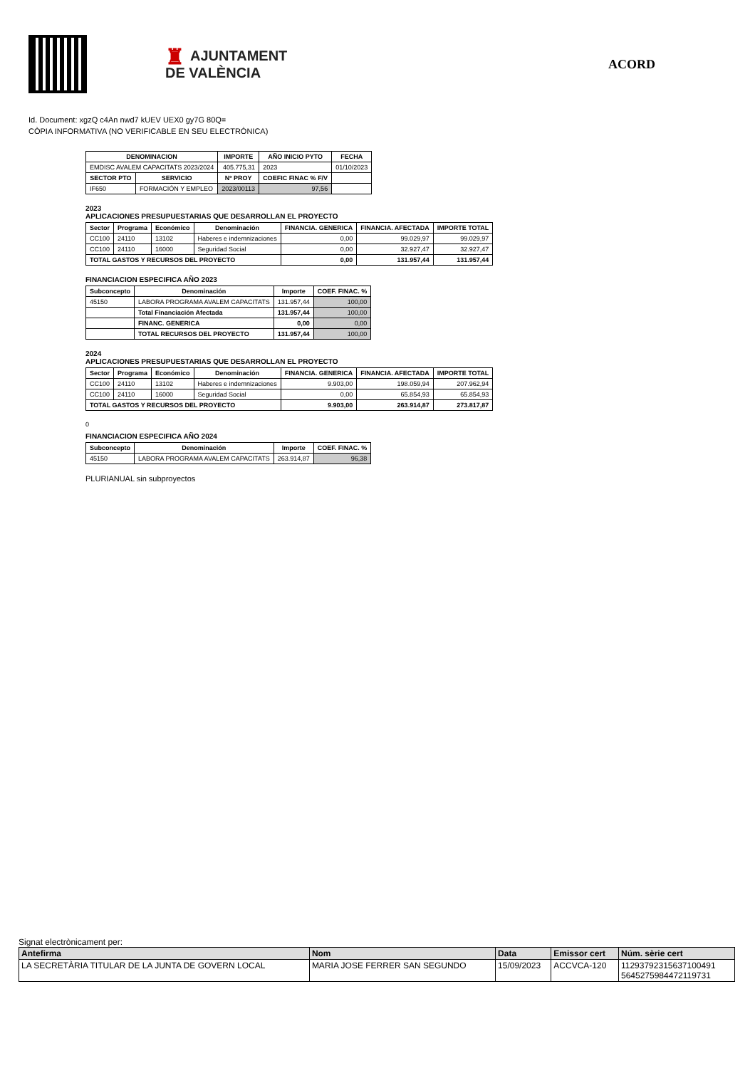♜ AJUNTAMENT
DE VALÈNCIA
ACORD
Id. Document: xgzQ c4An nwd7 kUEV UEX0 gy7G 80Q=
CÒPIA INFORMATIVA (NO VERIFICABLE EN SEU ELECTRÒNICA)
| DENOMINACION | | IMPORTE | AÑO INICIO PYTO | FECHA |
| --- | --- | --- | --- | --- |
| EMDISC AVALEM CAPACITATS 2023/2024 | | 405.775,31 | 2023 | 01/10/2023 |
| SECTOR PTO | SERVICIO | Nº PROY | COEFIC FINAC % F/V | |
| IF650 | FORMACIÓN Y EMPLEO | 2023/00113 | 97,56 | |
2023
APLICACIONES PRESUPUESTARIAS QUE DESARROLLAN EL PROYECTO
| Sector | Programa | Económico | Denominación | FINANCIA. GENERICA | FINANCIA. AFECTADA | IMPORTE TOTAL |
| --- | --- | --- | --- | --- | --- | --- |
| CC100 | 24110 | 13102 | Haberes e indemnizaciones | 0,00 | 99.029,97 | 99.029,97 |
| CC100 | 24110 | 16000 | Seguridad Social | 0,00 | 32.927,47 | 32.927,47 |
| TOTAL GASTOS Y RECURSOS DEL PROYECTO | | | | 0,00 | 131.957,44 | 131.957,44 |
FINANCIACION ESPECIFICA AÑO 2023
| Subconcepto | Denominación | Importe | COEF. FINAC. % |
| --- | --- | --- | --- |
| 45150 | LABORA PROGRAMA AVALEM CAPACITATS | 131.957,44 | 100,00 |
| | Total Financiación Afectada | 131.957,44 | 100,00 |
| | FINANC. GENERICA | 0,00 | 0,00 |
| | TOTAL RECURSOS DEL PROYECTO | 131.957,44 | 100,00 |
2024
APLICACIONES PRESUPUESTARIAS QUE DESARROLLAN EL PROYECTO
| Sector | Programa | Económico | Denominación | FINANCIA. GENERICA | FINANCIA. AFECTADA | IMPORTE TOTAL |
| --- | --- | --- | --- | --- | --- | --- |
| CC100 | 24110 | 13102 | Haberes e indemnizaciones | 9.903,00 | 198.059,94 | 207.962,94 |
| CC100 | 24110 | 16000 | Seguridad Social | 0,00 | 65.854,93 | 65.854,93 |
| TOTAL GASTOS Y RECURSOS DEL PROYECTO | | | | 9.903,00 | 263.914,87 | 273.817,87 |
0
FINANCIACION ESPECIFICA AÑO 2024
| Subconcepto | Denominación | Importe | COEF. FINAC. % |
| --- | --- | --- | --- |
| 45150 | LABORA PROGRAMA AVALEM CAPACITATS | 263.914,87 | 96,38 |
PLURIANUAL sin subproyectos
Signat electrònicament per:
| Antefirma | Nom | Data | Emissor cert | Núm. sèrie cert |
| --- | --- | --- | --- | --- |
| LA SECRETÀRIA TITULAR DE LA JUNTA DE GOVERN LOCAL | MARIA JOSE FERRER SAN SEGUNDO | 15/09/2023 | ACCVCA-120 | 11293792315637100491 5645275984472119731 |